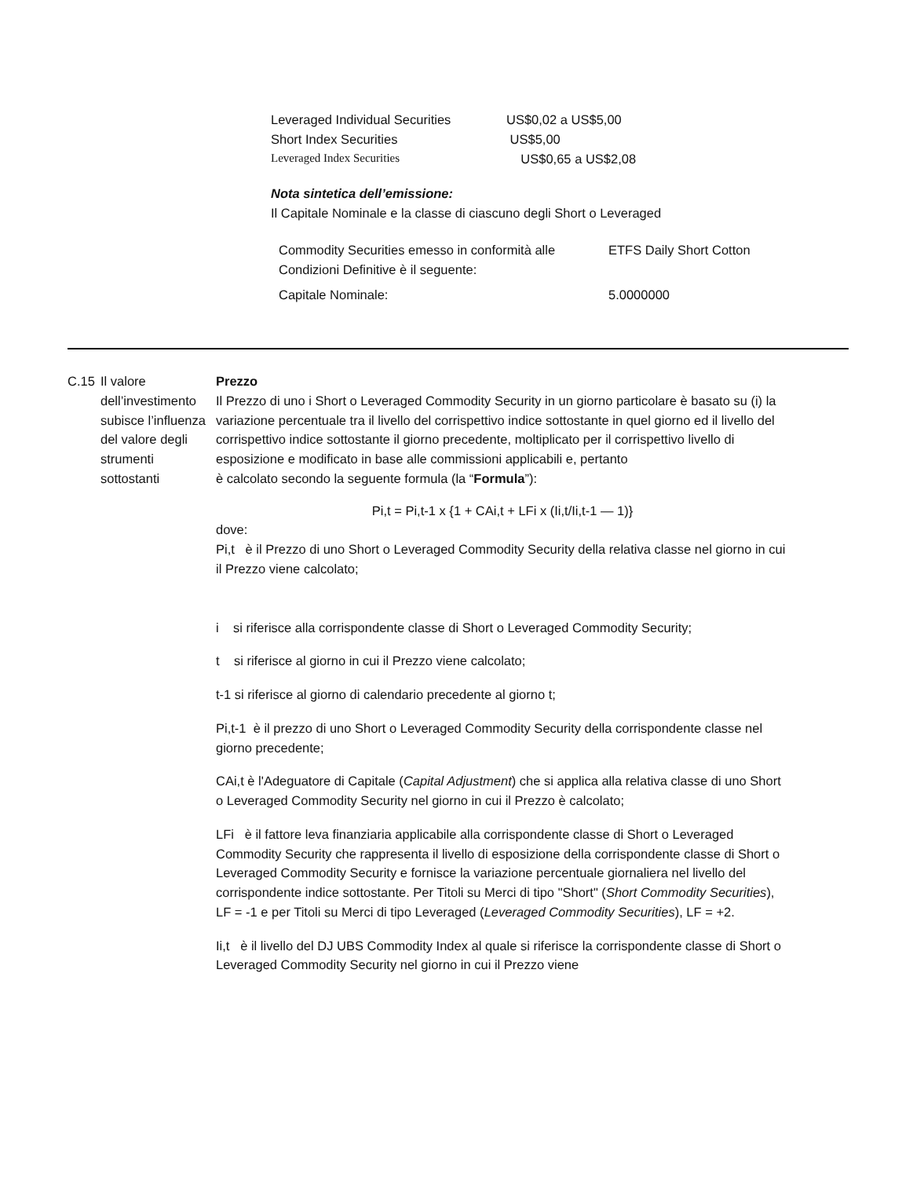| Leveraged Individual Securities | US$0,02 a US$5,00 |
| Short Index Securities | US$5,00 |
| Leveraged Index Securities | US$0,65 a US$2,08 |
Nota sintetica dell’emissione:
Il Capitale Nominale e la classe di ciascuno degli Short o Leveraged
| Commodity Securities emesso in conformità alle Condizioni Definitive è il seguente: | ETFS Daily Short Cotton |
| Capitale Nominale: | 5.0000000 |
C.15 Il valore dell’investimento subisce l’influenza del valore degli strumenti sottostanti
Prezzo
Il Prezzo di uno i Short o Leveraged Commodity Security in un giorno particolare è basato su (i) la variazione percentuale tra il livello del corrispettivo indice sottostante in quel giorno ed il livello del corrispettivo indice sottostante il giorno precedente, moltiplicato per il corrispettivo livello di esposizione e modificato in base alle commissioni applicabili e, pertanto
è calcolato secondo la seguente formula (la “Formula”):
Pi,t = Pi,t-1 x {1 + CAi,t + LFi x (Ii,t/Ii,t-1 — 1)}
dove:
Pi,t è il Prezzo di uno Short o Leveraged Commodity Security della relativa classe nel giorno in cui il Prezzo viene calcolato;
i si riferisce alla corrispondente classe di Short o Leveraged Commodity Security;
t si riferisce al giorno in cui il Prezzo viene calcolato;
t-1 si riferisce al giorno di calendario precedente al giorno t;
Pi,t-1 è il prezzo di uno Short o Leveraged Commodity Security della corrispondente classe nel giorno precedente;
CAi,t è l'Adeguatore di Capitale (Capital Adjustment) che si applica alla relativa classe di uno Short o Leveraged Commodity Security nel giorno in cui il Prezzo è calcolato;
LFi è il fattore leva finanziaria applicabile alla corrispondente classe di Short o Leveraged Commodity Security che rappresenta il livello di esposizione della corrispondente classe di Short o Leveraged Commodity Security e fornisce la variazione percentuale giornaliera nel livello del corrispondente indice sottostante. Per Titoli su Merci di tipo "Short" (Short Commodity Securities), LF = -1 e per Titoli su Merci di tipo Leveraged (Leveraged Commodity Securities), LF = +2.
Ii,t è il livello del DJ UBS Commodity Index al quale si riferisce la corrispondente classe di Short o Leveraged Commodity Security nel giorno in cui il Prezzo viene